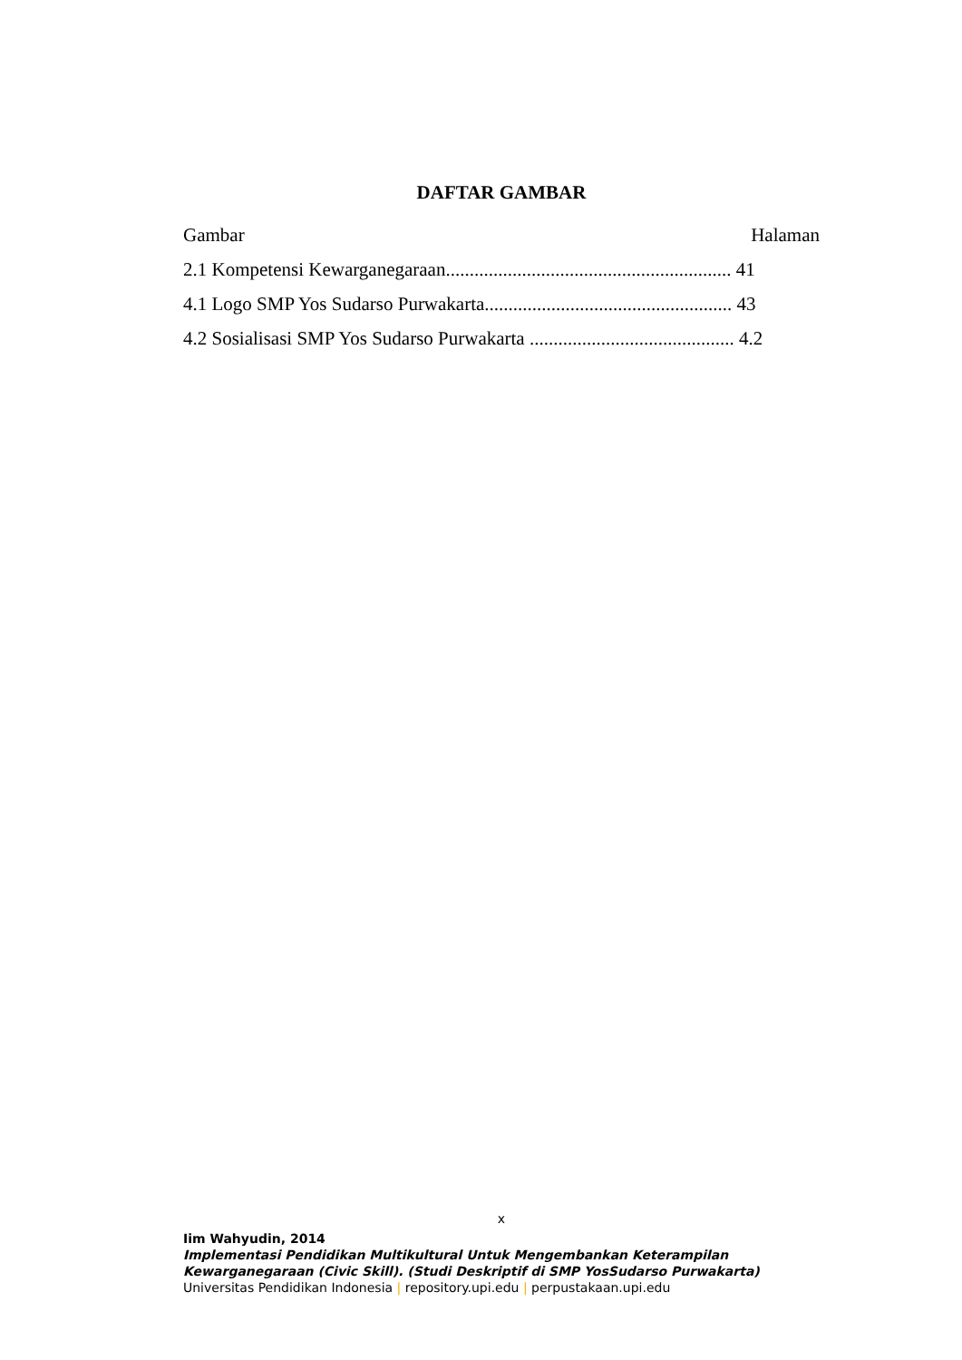DAFTAR GAMBAR
Gambar Halaman
2.1 Kompetensi Kewarganegaraan............................................................ 41
4.1 Logo SMP Yos Sudarso Purwakarta.................................................... 43
4.2 Sosialisasi SMP Yos Sudarso Purwakarta ........................................... 4.2
x
Iim Wahyudin, 2014
Implementasi Pendidikan Multikultural Untuk Mengembankan Keterampilan Kewarganegaraan (Civic Skill). (Studi Deskriptif di SMP YosSudarso Purwakarta)
Universitas Pendidikan Indonesia | repository.upi.edu | perpustakaan.upi.edu